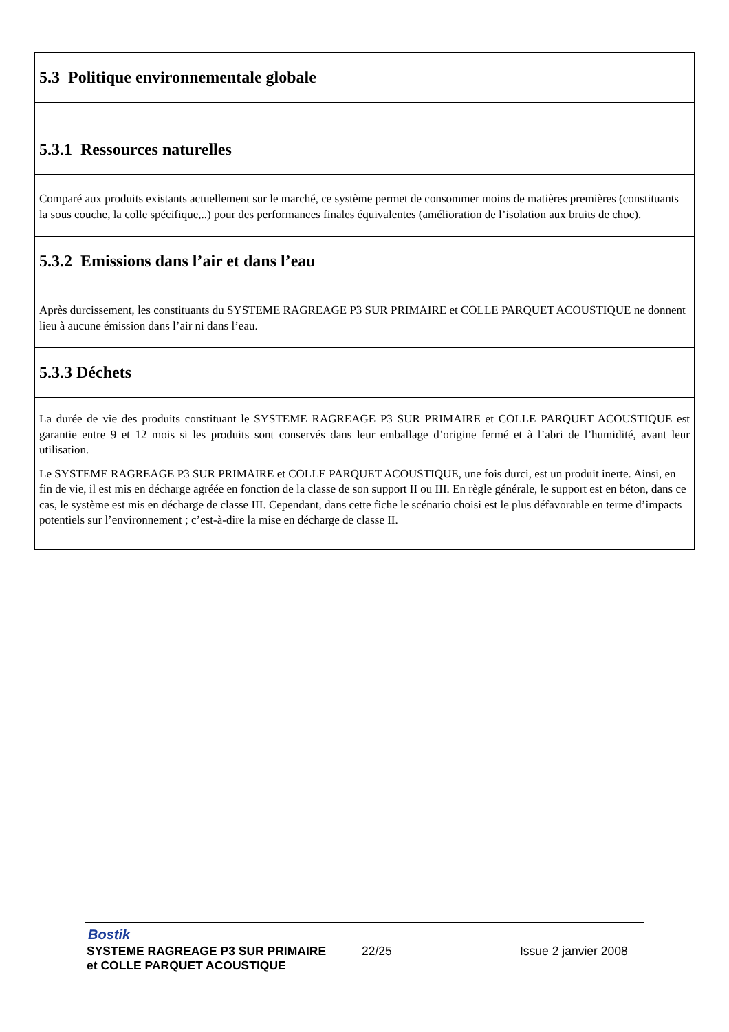5.3 Politique environnementale globale
5.3.1 Ressources naturelles
Comparé aux produits existants actuellement sur le marché, ce système permet de consommer moins de matières premières (constituants la sous couche, la colle spécifique,..) pour des performances finales équivalentes (amélioration de l’isolation aux bruits de choc).
5.3.2 Emissions dans l’air et dans l’eau
Après durcissement, les constituants du SYSTEME RAGREAGE P3 SUR PRIMAIRE et COLLE PARQUET ACOUSTIQUE ne donnent lieu à aucune émission dans l’air ni dans l’eau.
5.3.3 Déchets
La durée de vie des produits constituant le SYSTEME RAGREAGE P3 SUR PRIMAIRE et COLLE PARQUET ACOUSTIQUE est garantie entre 9 et 12 mois si les produits sont conservés dans leur emballage d’origine fermé et à l’abri de l’humidité, avant leur utilisation.
Le SYSTEME RAGREAGE P3 SUR PRIMAIRE et COLLE PARQUET ACOUSTIQUE, une fois durci, est un produit inerte. Ainsi, en fin de vie, il est mis en décharge agréée en fonction de la classe de son support II ou III. En règle générale, le support est en béton, dans ce cas, le système est mis en décharge de classe III. Cependant, dans cette fiche le scénario choisi est le plus défavorable en terme d’impacts potentiels sur l’environnement ; c’est-à-dire la mise en décharge de classe II.
Bostik
SYSTEME RAGREAGE P3 SUR PRIMAIRE
et COLLE PARQUET ACOUSTIQUE
22/25 Issue 2 janvier 2008